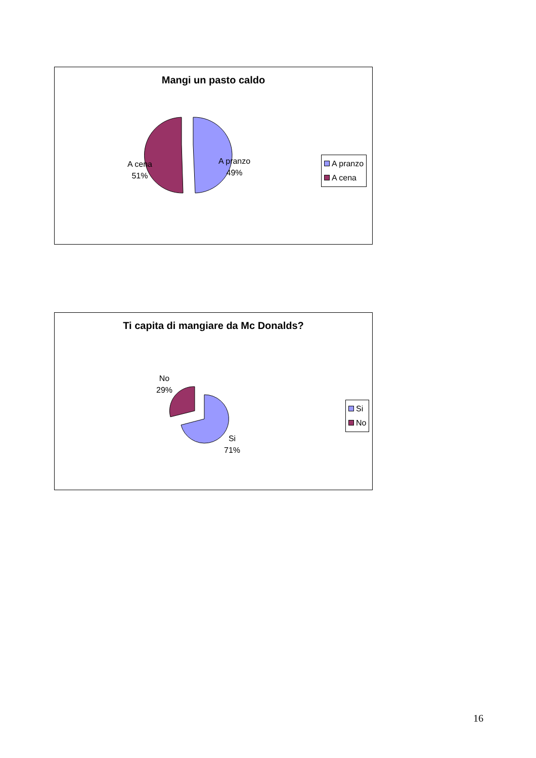Mangi un pasto caldo
A pranzo
49%
A cena
51%
A pranzo
A cena
Ti capita di mangiare da Mc Donalds?
No
29%
Si
71%
Si
No
16